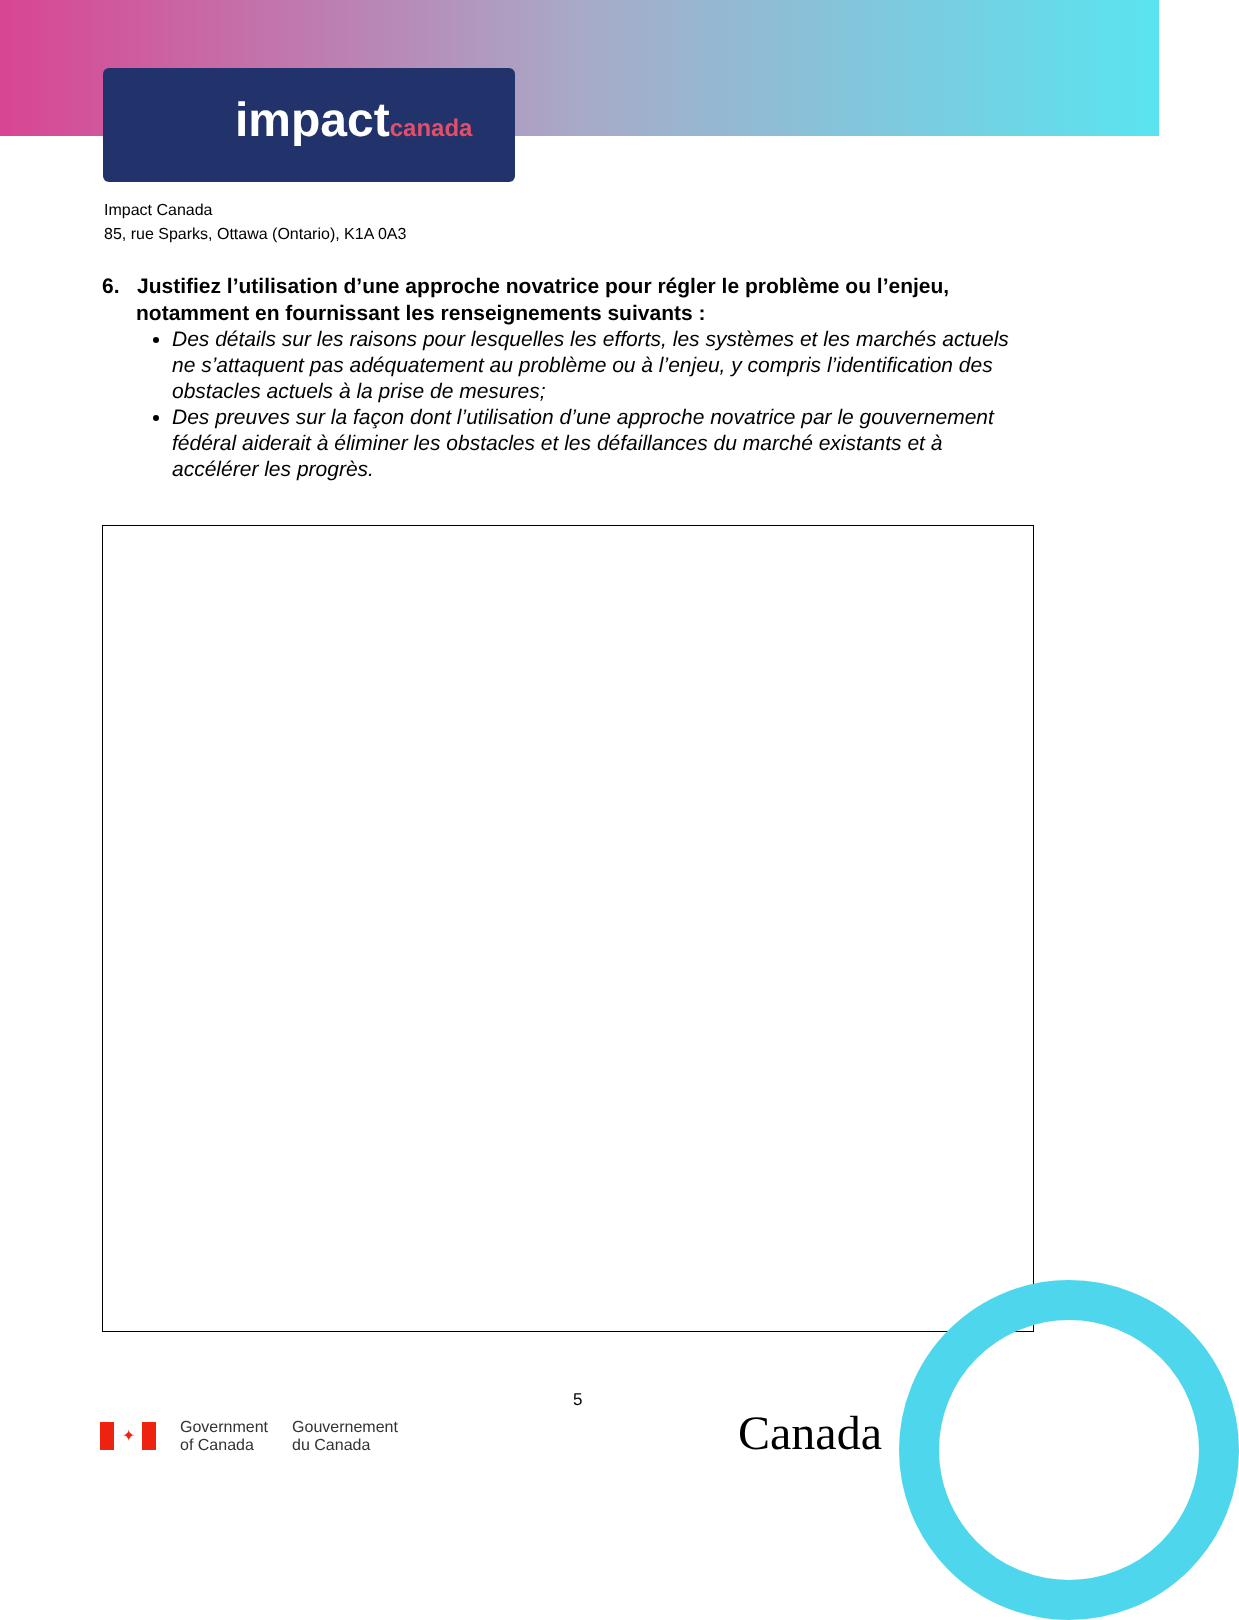impactcanada
Impact Canada
85, rue Sparks, Ottawa (Ontario), K1A 0A3
6. Justifiez l’utilisation d’une approche novatrice pour régler le problème ou l’enjeu, notamment en fournissant les renseignements suivants :
Des détails sur les raisons pour lesquelles les efforts, les systèmes et les marchés actuels ne s’attaquent pas adéquatement au problème ou à l’enjeu, y compris l’identification des obstacles actuels à la prise de mesures;
Des preuves sur la façon dont l’utilisation d’une approche novatrice par le gouvernement fédéral aiderait à éliminer les obstacles et les défaillances du marché existants et à accélérer les progrès.
5
✦
Government
of Canada
Gouvernement
du Canada
Canada